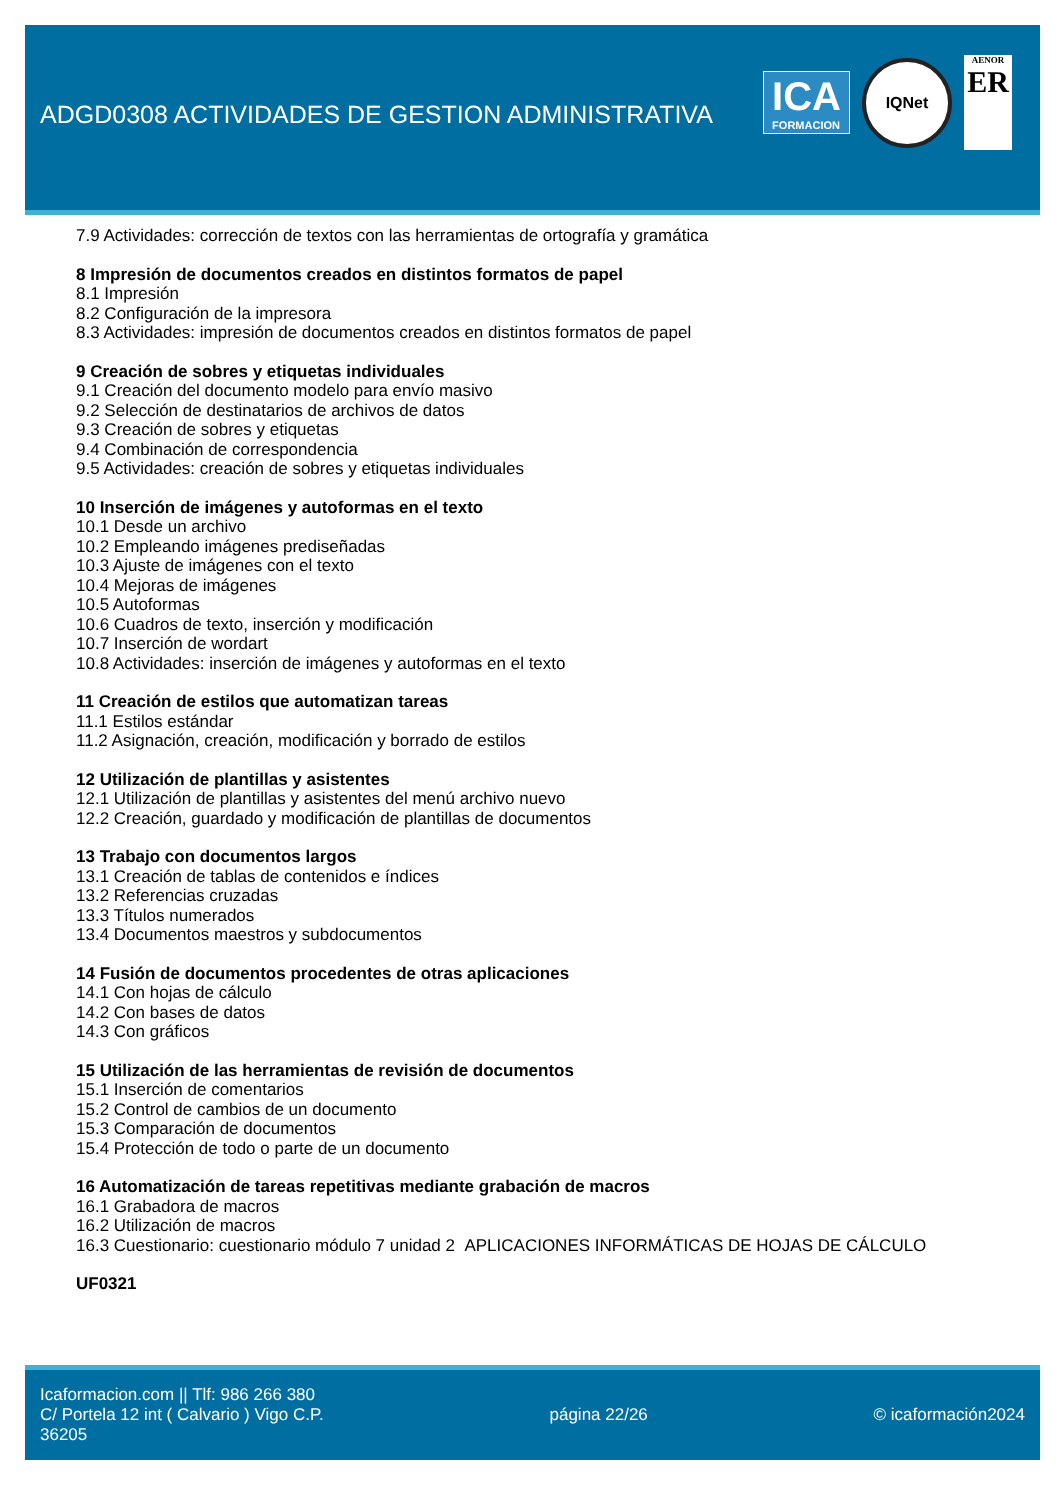ADGD0308 ACTIVIDADES DE GESTION ADMINISTRATIVA
ICA
FORMACION
IQNet
AENOR
ER
7.9 Actividades: corrección de textos con las herramientas de ortografía y gramática
8 Impresión de documentos creados en distintos formatos de papel
8.1 Impresión
8.2 Configuración de la impresora
8.3 Actividades: impresión de documentos creados en distintos formatos de papel
9 Creación de sobres y etiquetas individuales
9.1 Creación del documento modelo para envío masivo
9.2 Selección de destinatarios de archivos de datos
9.3 Creación de sobres y etiquetas
9.4 Combinación de correspondencia
9.5 Actividades: creación de sobres y etiquetas individuales
10 Inserción de imágenes y autoformas en el texto
10.1 Desde un archivo
10.2 Empleando imágenes prediseñadas
10.3 Ajuste de imágenes con el texto
10.4 Mejoras de imágenes
10.5 Autoformas
10.6 Cuadros de texto, inserción y modificación
10.7 Inserción de wordart
10.8 Actividades: inserción de imágenes y autoformas en el texto
11 Creación de estilos que automatizan tareas
11.1 Estilos estándar
11.2 Asignación, creación, modificación y borrado de estilos
12 Utilización de plantillas y asistentes
12.1 Utilización de plantillas y asistentes del menú archivo nuevo
12.2 Creación, guardado y modificación de plantillas de documentos
13 Trabajo con documentos largos
13.1 Creación de tablas de contenidos e índices
13.2 Referencias cruzadas
13.3 Títulos numerados
13.4 Documentos maestros y subdocumentos
14 Fusión de documentos procedentes de otras aplicaciones
14.1 Con hojas de cálculo
14.2 Con bases de datos
14.3 Con gráficos
15 Utilización de las herramientas de revisión de documentos
15.1 Inserción de comentarios
15.2 Control de cambios de un documento
15.3 Comparación de documentos
15.4 Protección de todo o parte de un documento
16 Automatización de tareas repetitivas mediante grabación de macros
16.1 Grabadora de macros
16.2 Utilización de macros
16.3 Cuestionario: cuestionario módulo 7 unidad 2 APLICACIONES INFORMÁTICAS DE HOJAS DE CÁLCULO
UF0321
Icaformacion.com || Tlf: 986 266 380
C/ Portela 12 int ( Calvario ) Vigo C.P.
36205
página 22/26 © icaformación2024